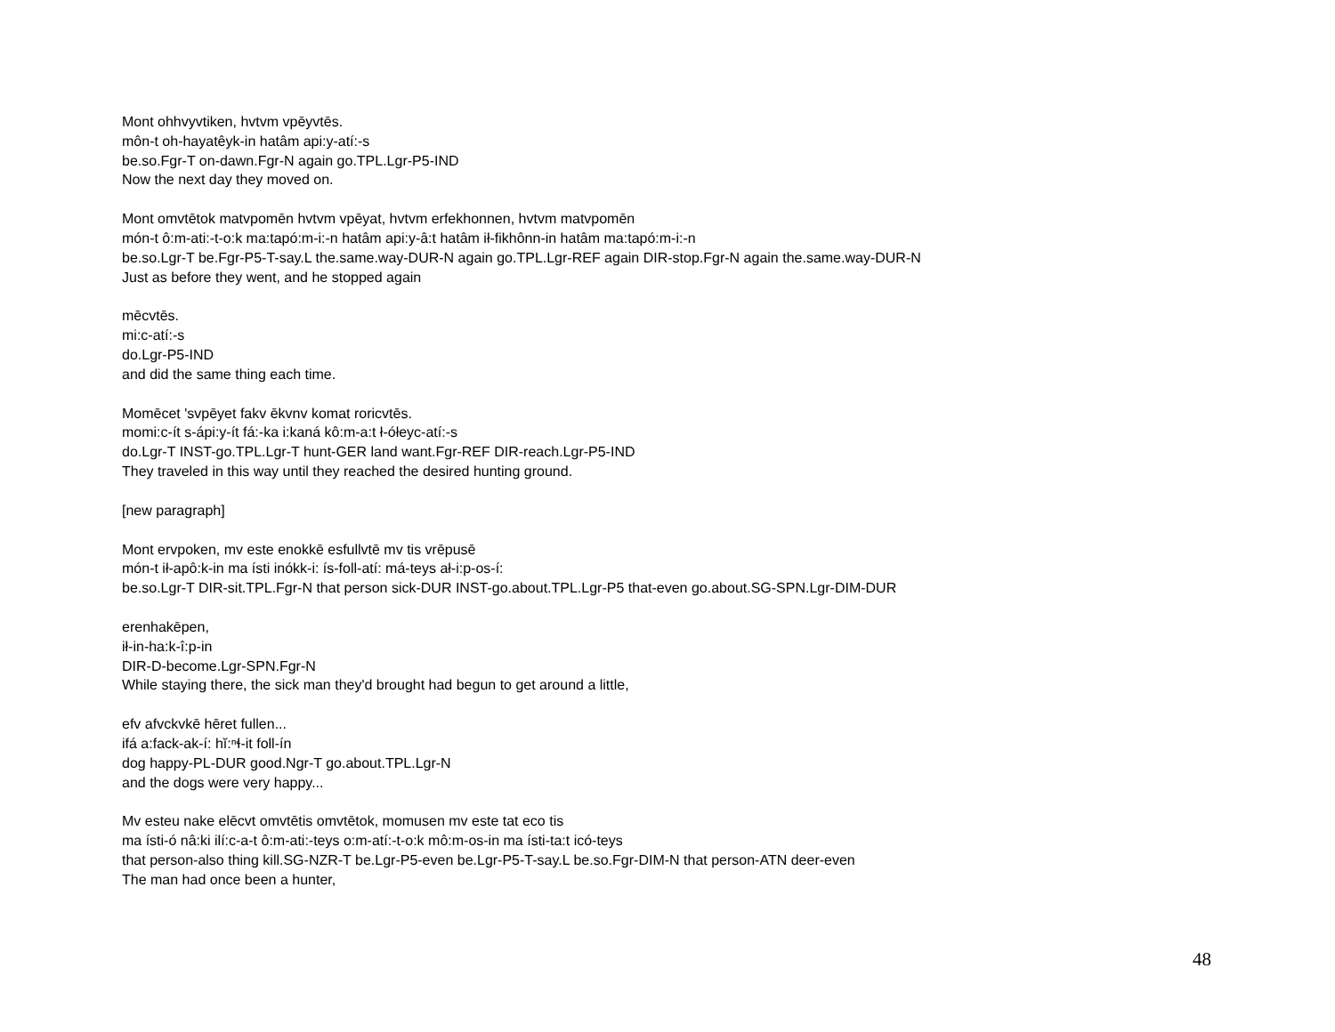Mont ohhvyvtiken, hvtvm vpēyvtēs.
môn-t oh-hayatêyk-in hatâm api:y-atí:-s
be.so.Fgr-T on-dawn.Fgr-N again go.TPL.Lgr-P5-IND
Now the next day they moved on.
Mont omvtētok matvpomēn hvtvm vpēyat, hvtvm erfekhonnen, hvtvm matvpomēn
món-t ô:m-ati:-t-o:k ma:tapó:m-i:-n hatâm api:y-â:t hatâm ił-fikhônn-in hatâm ma:tapó:m-i:-n
be.so.Lgr-T be.Fgr-P5-T-say.L the.same.way-DUR-N again go.TPL.Lgr-REF again DIR-stop.Fgr-N again the.same.way-DUR-N
Just as before they went, and he stopped again
mēcvtēs.
mi:c-atí:-s
do.Lgr-P5-IND
and did the same thing each time.
Momēcet 'svpēyet fakv ēkvnv komat roricvtēs.
momi:c-ít s-ápi:y-ít fá:-ka i:kaná kô:m-a:t ł-ółeyc-atí:-s
do.Lgr-T INST-go.TPL.Lgr-T hunt-GER land want.Fgr-REF DIR-reach.Lgr-P5-IND
They traveled in this way until they reached the desired hunting ground.
[new paragraph]
Mont ervpoken, mv este enokkē esfullvtē mv tis vrēpusē
món-t ił-apô:k-in ma ísti inókk-i: ís-foll-atí: má-teys ał-i:p-os-í:
be.so.Lgr-T DIR-sit.TPL.Fgr-N that person sick-DUR INST-go.about.TPL.Lgr-P5 that-even go.about.SG-SPN.Lgr-DIM-DUR
erenhakēpen,
ił-in-ha:k-î:p-in
DIR-D-become.Lgr-SPN.Fgr-N
While staying there, the sick man they'd brought had begun to get around a little,
efv afvckvkē hēret fullen...
ifá a:fack-ak-í: hĭ:ⁿɬ-it foll-ín
dog happy-PL-DUR good.Ngr-T go.about.TPL.Lgr-N
and the dogs were very happy...
Mv esteu nake elēcvt omvtētis omvtētok, momusen mv este tat eco tis
ma ísti-ó nâ:ki ilí:c-a-t ô:m-ati:-teys o:m-atí:-t-o:k mô:m-os-in ma ísti-ta:t icó-teys
that person-also thing kill.SG-NZR-T be.Lgr-P5-even be.Lgr-P5-T-say.L be.so.Fgr-DIM-N that person-ATN deer-even
The man had once been a hunter,
48